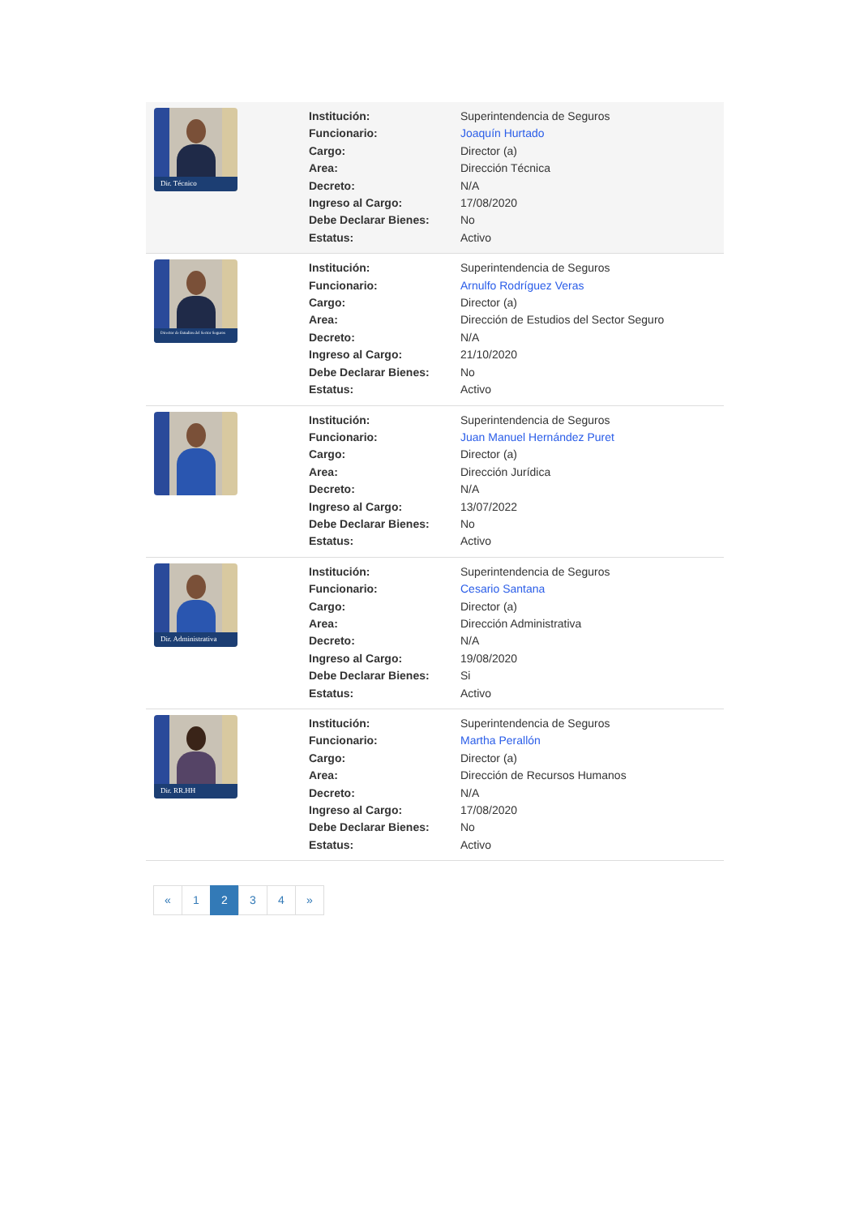Dir. Técnico
| Institución: | Superintendencia de Seguros |
| Funcionario: | Joaquín Hurtado |
| Cargo: | Director (a) |
| Area: | Dirección Técnica |
| Decreto: | N/A |
| Ingreso al Cargo: | 17/08/2020 |
| Debe Declarar Bienes: | No |
| Estatus: | Activo |
Director de Estudios del Sector Seguros
| Institución: | Superintendencia de Seguros |
| Funcionario: | Arnulfo Rodríguez Veras |
| Cargo: | Director (a) |
| Area: | Dirección de Estudios del Sector Seguro |
| Decreto: | N/A |
| Ingreso al Cargo: | 21/10/2020 |
| Debe Declarar Bienes: | No |
| Estatus: | Activo |
| Institución: | Superintendencia de Seguros |
| Funcionario: | Juan Manuel Hernández Puret |
| Cargo: | Director (a) |
| Area: | Dirección Jurídica |
| Decreto: | N/A |
| Ingreso al Cargo: | 13/07/2022 |
| Debe Declarar Bienes: | No |
| Estatus: | Activo |
Dir. Administrativa
| Institución: | Superintendencia de Seguros |
| Funcionario: | Cesario Santana |
| Cargo: | Director (a) |
| Area: | Dirección Administrativa |
| Decreto: | N/A |
| Ingreso al Cargo: | 19/08/2020 |
| Debe Declarar Bienes: | Si |
| Estatus: | Activo |
Dir. RR.HH
| Institución: | Superintendencia de Seguros |
| Funcionario: | Martha Perallón |
| Cargo: | Director (a) |
| Area: | Dirección de Recursos Humanos |
| Decreto: | N/A |
| Ingreso al Cargo: | 17/08/2020 |
| Debe Declarar Bienes: | No |
| Estatus: | Activo |
« 1 2 3 4 »